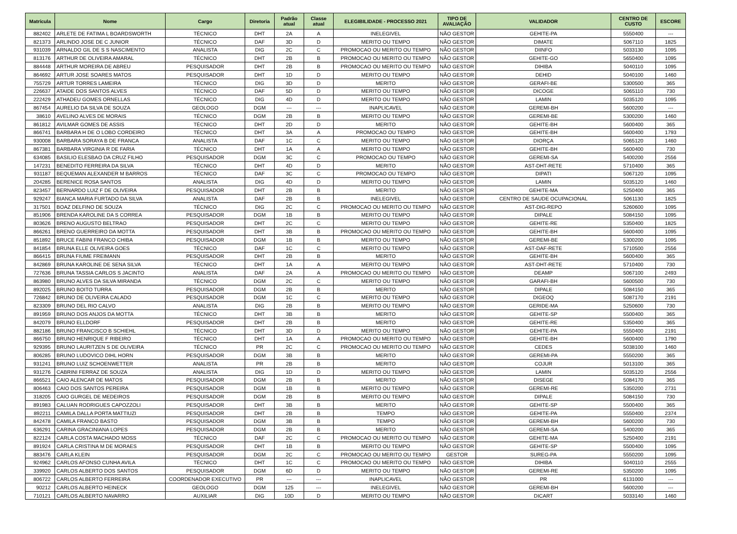| Matrícula | Nome | Cargo | Diretoria | Padrão atual | Classe atual | ELEGIBILIDADE - PROCESSO 2021 | TIPO DE AVALIAÇÃO | VALIDADOR | CENTRO DE CUSTO | ESCORE |
| --- | --- | --- | --- | --- | --- | --- | --- | --- | --- | --- |
| 882402 | ARLETE DE FATIMA L BOARDSWORTH | TÉCNICO | DHT | 2A | A | INELEGIVEL | NÃO GESTOR | GEHITE-PA | 5550400 | --- |
| 821373 | ARLINDO JOSE DE C JUNIOR | TÉCNICO | DAF | 3D | D | MERITO OU TEMPO | NÃO GESTOR | DIMATE | 5067110 | 1825 |
| 931039 | ARNALDO GIL DE S S NASCIMENTO | ANALISTA | DIG | 2C | C | PROMOCAO OU MERITO OU TEMPO | NÃO GESTOR | DIINFO | 5033130 | 1095 |
| 813176 | ARTHUR DE OLIVEIRA AMARAL | TÉCNICO | DHT | 2B | B | PROMOCAO OU MERITO OU TEMPO | NÃO GESTOR | GEHITE-GO | 5650400 | 1095 |
| 884448 | ARTHUR MOREIRA DE ABREU | PESQUISADOR | DHT | 2B | B | PROMOCAO OU MERITO OU TEMPO | NÃO GESTOR | DIHIBA | 5040110 | 1095 |
| 864692 | ARTUR JOSE SOARES MATOS | PESQUISADOR | DHT | 1D | D | MERITO OU TEMPO | NÃO GESTOR | DEHID | 5040100 | 1460 |
| 755729 | ARTUR TORRES LAMEIRA | TÉCNICO | DIG | 3D | D | MERITO | NÃO GESTOR | GERAFI-BE | 5300500 | 365 |
| 226637 | ATAIDE DOS SANTOS ALVES | TÉCNICO | DAF | 5D | D | MERITO OU TEMPO | NÃO GESTOR | DICOGE | 5065110 | 730 |
| 222429 | ATHADEU GOMES ORNELLAS | TÉCNICO | DIG | 4D | D | MERITO OU TEMPO | NÃO GESTOR | LAMIN | 5035120 | 1095 |
| 867454 | AURELIO DA SILVA DE SOUZA | GEOLOGO | DGM | --- | --- | INAPLICAVEL | NÃO GESTOR | GEREMI-BH | 5600200 | --- |
| 38610 | AVELINO ALVES DE MORAIS | TÉCNICO | DGM | 2B | B | MERITO OU TEMPO | NÃO GESTOR | GEREMI-BE | 5300200 | 1460 |
| 861812 | AVILMAR GOMES DE ASSIS | TÉCNICO | DHT | 2D | D | MERITO | NÃO GESTOR | GEHITE-BH | 5600400 | 365 |
| 866741 | BARBARA H DE O LOBO CORDEIRO | TÉCNICO | DHT | 3A | A | PROMOCAO OU TEMPO | NÃO GESTOR | GEHITE-BH | 5600400 | 1793 |
| 930008 | BARBARA SORAYA B DE FRANCA | ANALISTA | DAF | 1C | C | MERITO OU TEMPO | NÃO GESTOR | DIORÇA | 5065120 | 1460 |
| 867381 | BARBARA VIRGINIA R DE FARIA | TÉCNICO | DHT | 1A | A | MERITO OU TEMPO | NÃO GESTOR | GEHITE-BH | 5600400 | 730 |
| 634085 | BASILIO ELESBAO DA CRUZ FILHO | PESQUISADOR | DGM | 3C | C | PROMOCAO OU TEMPO | NÃO GESTOR | GEREMI-SA | 5400200 | 2556 |
| 147231 | BENEDITO FERREIRA DA SILVA | TÉCNICO | DHT | 4D | D | MERITO | NÃO GESTOR | AST-DHT-RETE | 5710400 | 365 |
| 931187 | BEQUEMAN ALEXANDER M BARROS | TÉCNICO | DAF | 3C | C | PROMOCAO OU TEMPO | NÃO GESTOR | DIPATI | 5067120 | 1095 |
| 204285 | BERENICE ROSA SANTOS | ANALISTA | DIG | 4D | D | MERITO OU TEMPO | NÃO GESTOR | LAMIN | 5035120 | 1460 |
| 823457 | BERNARDO LUIZ F DE OLIVEIRA | PESQUISADOR | DHT | 2B | B | MERITO | NÃO GESTOR | GEHITE-MA | 5250400 | 365 |
| 929247 | BIANCA MARIA FURTADO DA SILVA | ANALISTA | DAF | 2B | B | INELEGIVEL | NÃO GESTOR | CENTRO DE SAUDE OCUPACIONAL | 5061130 | 1825 |
| 317501 | BOAZ DELFINO DE SOUZA | TÉCNICO | DIG | 2C | C | PROMOCAO OU MERITO OU TEMPO | NÃO GESTOR | AST-DIG-REPO | 5260600 | 1095 |
| 851906 | BRENDA KAROLINE DA S CORREA | PESQUISADOR | DGM | 1B | B | MERITO OU TEMPO | NÃO GESTOR | DIPALE | 5084150 | 1095 |
| 803626 | BRENO AUGUSTO BELTRAO | PESQUISADOR | DHT | 2C | C | MERITO OU TEMPO | NÃO GESTOR | GEHITE-RE | 5350400 | 1825 |
| 866261 | BRENO GUERREIRO DA MOTTA | PESQUISADOR | DHT | 3B | B | PROMOCAO OU MERITO OU TEMPO | NÃO GESTOR | GEHITE-BH | 5600400 | 1095 |
| 851892 | BRUCE FABINI FRANCO CHIBA | PESQUISADOR | DGM | 1B | B | MERITO OU TEMPO | NÃO GESTOR | GEREMI-BE | 5300200 | 1095 |
| 841854 | BRUNA ELLE OLIVEIRA GOES | TÉCNICO | DAF | 1C | C | MERITO OU TEMPO | NÃO GESTOR | AST-DAF-RETE | 5710500 | 2556 |
| 866415 | BRUNA FIUME FREIMANN | PESQUISADOR | DHT | 2B | B | MERITO | NÃO GESTOR | GEHITE-BH | 5600400 | 365 |
| 842869 | BRUNA KAROLINE DE SENA SILVA | TÉCNICO | DHT | 1A | A | MERITO OU TEMPO | NÃO GESTOR | AST-DHT-RETE | 5710400 | 730 |
| 727636 | BRUNA TASSIA CARLOS S JACINTO | ANALISTA | DAF | 2A | A | PROMOCAO OU MERITO OU TEMPO | NÃO GESTOR | DEAMP | 5067100 | 2493 |
| 863980 | BRUNO ALVES DA SILVA MIRANDA | TÉCNICO | DGM | 2C | C | MERITO OU TEMPO | NÃO GESTOR | GARAFI-BH | 5600500 | 730 |
| 892025 | BRUNO BOITO TURRA | PESQUISADOR | DGM | 2B | B | MERITO | NÃO GESTOR | DIPALE | 5084150 | 365 |
| 726842 | BRUNO DE OLIVEIRA CALADO | PESQUISADOR | DGM | 1C | C | MERITO OU TEMPO | NÃO GESTOR | DIGEOQ | 5087170 | 2191 |
| 823309 | BRUNO DEL RIO CALVO | ANALISTA | DIG | 2B | B | MERITO OU TEMPO | NÃO GESTOR | GERIDE-MA | 5250600 | 730 |
| 891959 | BRUNO DOS ANJOS DA MOTTA | TÉCNICO | DHT | 3B | B | MERITO | NÃO GESTOR | GEHITE-SP | 5500400 | 365 |
| 842079 | BRUNO ELLDORF | PESQUISADOR | DHT | 2B | B | MERITO | NÃO GESTOR | GEHITE-RE | 5350400 | 365 |
| 882186 | BRUNO FRANCISCO B SCHIEHL | TÉCNICO | DHT | 3D | D | MERITO OU TEMPO | NÃO GESTOR | GEHITE-PA | 5550400 | 2191 |
| 866750 | BRUNO HENRIQUE F RIBEIRO | TÉCNICO | DHT | 1A | A | PROMOCAO OU MERITO OU TEMPO | NÃO GESTOR | GEHITE-BH | 5600400 | 1790 |
| 929395 | BRUNO LAURITZEN S DE OLIVEIRA | TÉCNICO | PR | 2C | C | PROMOCAO OU MERITO OU TEMPO | NÃO GESTOR | CEDES | 5038100 | 1460 |
| 806285 | BRUNO LUDOVICO DIHL HORN | PESQUISADOR | DGM | 3B | B | MERITO | NÃO GESTOR | GEREMI-PA | 5550200 | 365 |
| 931241 | BRUNO LUIZ SCHOENWETTER | ANALISTA | PR | 2B | B | MERITO | NÃO GESTOR | COJUR | 5013100 | 365 |
| 931276 | CABRINI FERRAZ DE SOUZA | ANALISTA | DIG | 1D | D | MERITO OU TEMPO | NÃO GESTOR | LAMIN | 5035120 | 2556 |
| 866521 | CAIO ALENCAR DE MATOS | PESQUISADOR | DGM | 2B | B | MERITO | NÃO GESTOR | DISEGE | 5084170 | 365 |
| 806463 | CAIO DOS SANTOS PEREIRA | PESQUISADOR | DGM | 1B | B | MERITO OU TEMPO | NÃO GESTOR | GEREMI-RE | 5350200 | 2731 |
| 318205 | CAIO GURGEL DE MEDEIROS | PESQUISADOR | DGM | 2B | B | MERITO OU TEMPO | NÃO GESTOR | DIPALE | 5084150 | 730 |
| 891983 | CALUAN RODRIGUES CAPOZZOLI | PESQUISADOR | DHT | 3B | B | MERITO | NÃO GESTOR | GEHITE-SP | 5500400 | 365 |
| 892211 | CAMILA DALLA PORTA MATTIUZI | PESQUISADOR | DHT | 2B | B | TEMPO | NÃO GESTOR | GEHITE-PA | 5550400 | 2374 |
| 842478 | CAMILA FRANCO BASTO | PESQUISADOR | DGM | 3B | B | TEMPO | NÃO GESTOR | GEREMI-BH | 5600200 | 730 |
| 636291 | CARINA GRACINIANA LOPES | PESQUISADOR | DGM | 2B | B | MERITO | NÃO GESTOR | GEREMI-SA | 5400200 | 365 |
| 822124 | CARLA COSTA MACHADO MOSS | TÉCNICO | DAF | 2C | C | PROMOCAO OU MERITO OU TEMPO | NÃO GESTOR | GEHITE-MA | 5250400 | 2191 |
| 891924 | CARLA CRISTINA M DE MORAES | PESQUISADOR | DHT | 1B | B | MERITO OU TEMPO | NÃO GESTOR | GEHITE-SP | 5500400 | 1095 |
| 883476 | CARLA KLEIN | PESQUISADOR | DGM | 2C | C | PROMOCAO OU MERITO OU TEMPO | GESTOR | SUREG-PA | 5550200 | 1095 |
| 924962 | CARLOS AFONSO CUNHA AVILA | TÉCNICO | DHT | 1C | C | PROMOCAO OU MERITO OU TEMPO | NÃO GESTOR | DIHIBA | 5040110 | 2555 |
| 339920 | CARLOS ALBERTO DOS SANTOS | PESQUISADOR | DGM | 6D | D | MERITO OU TEMPO | NÃO GESTOR | GEREMI-RE | 5350200 | 1095 |
| 806722 | CARLOS ALBERTO FERREIRA | COORDENADOR EXECUTIVO | PR | --- | --- | INAPLICAVEL | NÃO GESTOR | PR | 6131000 | --- |
| 90212 | CARLOS ALBERTO HEINECK | GEOLOGO | DGM | 125 | --- | INELEGIVEL | NÃO GESTOR | GEREMI-BH | 5600200 | --- |
| 710121 | CARLOS ALBERTO NAVARRO | AUXILIAR | DIG | 10D | D | MERITO OU TEMPO | NÃO GESTOR | DICART | 5033140 | 1460 |